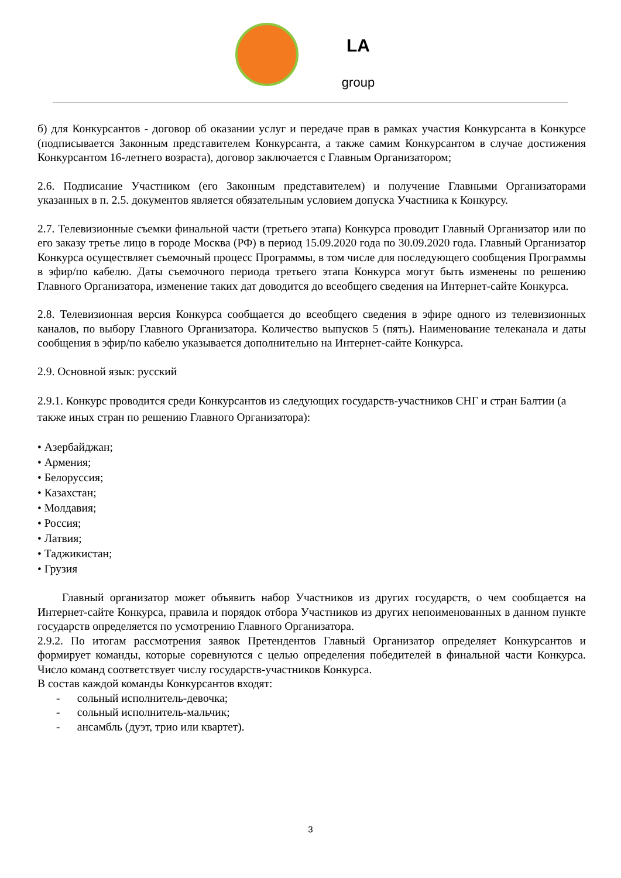LA
group
б) для Конкурсантов - договор об оказании услуг и передаче прав в рамках участия Конкурсанта в Конкурсе (подписывается Законным представителем Конкурсанта, а также самим Конкурсантом в случае достижения Конкурсантом 16-летнего возраста), договор заключается с Главным Организатором;
2.6. Подписание Участником (его Законным представителем) и получение Главными Организаторами указанных в п. 2.5. документов является обязательным условием допуска Участника к Конкурсу.
2.7. Телевизионные съемки финальной части (третьего этапа) Конкурса проводит Главный Организатор или по его заказу третье лицо в городе Москва (РФ) в период 15.09.2020 года по 30.09.2020 года. Главный Организатор Конкурса осуществляет съемочный процесс Программы, в том числе для последующего сообщения Программы в эфир/по кабелю. Даты съемочного периода третьего этапа Конкурса могут быть изменены по решению Главного Организатора, изменение таких дат доводится до всеобщего сведения на Интернет-сайте Конкурса.
2.8. Телевизионная версия Конкурса сообщается до всеобщего сведения в эфире одного из телевизионных каналов, по выбору Главного Организатора. Количество выпусков 5 (пять). Наименование телеканала и даты сообщения в эфир/по кабелю указывается дополнительно на Интернет-сайте Конкурса.
2.9. Основной язык: русский
2.9.1. Конкурс проводится среди Конкурсантов из следующих государств-участников СНГ и стран Балтии (а также иных стран по решению Главного Организатора):
• Азербайджан;
• Армения;
• Белоруссия;
• Казахстан;
• Молдавия;
• Россия;
• Латвия;
• Таджикистан;
• Грузия
Главный организатор может объявить набор Участников из других государств, о чем сообщается на Интернет-сайте Конкурса, правила и порядок отбора Участников из других непоименованных в данном пункте государств определяется по усмотрению Главного Организатора.
2.9.2. По итогам рассмотрения заявок Претендентов Главный Организатор определяет Конкурсантов и формирует команды, которые соревнуются с целью определения победителей в финальной части Конкурса. Число команд соответствует числу государств-участников Конкурса.
В состав каждой команды Конкурсантов входят:
- сольный исполнитель-девочка;
- сольный исполнитель-мальчик;
- ансамбль (дуэт, трио или квартет).
3